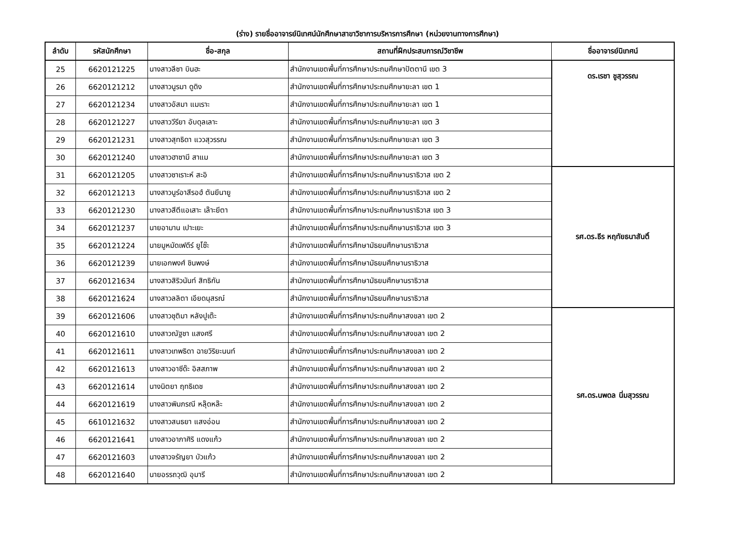(ร่าง) รายชื่ออาจารย์นิเทศน์นักศึกษาสาขาวิชาการบริหารการศึกษา (หน่วยงานทางการศึกษา)
| ลำดับ | รหัสนักศึกษา | ชื่อ-สกุล | สถานที่ฝึกประสบการณ์วิชาชีพ | ชื่ออาจารย์นิเทศน์ |
| --- | --- | --- | --- | --- |
| 25 | 6620121225 | นางสาวลีซา บินฮะ | สำนักงานเขตพื้นที่การศึกษาประถมศึกษาปัตตานี เขต 3 | ดร.เรชา ชูสุวรรณ |
| 26 | 6620121212 | นางสาวนูรมา ดูดิง | สำนักงานเขตพื้นที่การศึกษาประถมศึกษายะลา เขต 1 | |
| 27 | 6620121234 | นางสาวอัสมา แมเราะ | สำนักงานเขตพื้นที่การศึกษาประถมศึกษายะลา เขต 1 | |
| 28 | 6620121227 | นางสาววีรียา อับดุลเลาะ | สำนักงานเขตพื้นที่การศึกษาประถมศึกษายะลา เขต 3 | |
| 29 | 6620121231 | นางสาวสุทธิดา แววสุวรรณ | สำนักงานเขตพื้นที่การศึกษาประถมศึกษายะลา เขต 3 | |
| 30 | 6620121240 | นางสาวฮาซามี สาแม | สำนักงานเขตพื้นที่การศึกษาประถมศึกษายะลา เขต 3 | |
| 31 | 6620121205 | นางสาวซาเราะห์ สะอิ | สำนักงานเขตพื้นที่การศึกษาประถมศึกษานราธิวาส เขต 2 | รศ.ดร.ธีร หฤทัยธนาสันติ์ |
| 32 | 6620121213 | นางสาวนูร์อาสีรอฮ์ ตันยีนายู | สำนักงานเขตพื้นที่การศึกษาประถมศึกษานราธิวาส เขต 2 | |
| 33 | 6620121230 | นางสาวสีตีแอเสาะ เล๊าะยีตา | สำนักงานเขตพื้นที่การศึกษาประถมศึกษานราธิวาส เขต 3 | |
| 34 | 6620121237 | นายอามาน เปาะเยะ | สำนักงานเขตพื้นที่การศึกษาประถมศึกษานราธิวาส เขต 3 | |
| 35 | 6620121224 | นายมูหมัดเฟดีร์ ยูโซ๊ะ | สำนักงานเขตพื้นที่การศึกษามัธยมศึกษานราธิวาส | |
| 36 | 6620121239 | นายเอกพงศ์ ชินพงษ์ | สำนักงานเขตพื้นที่การศึกษามัธยมศึกษานราธิวาส | |
| 37 | 6620121634 | นางสาวสิริวนันท์ สิทธิกัน | สำนักงานเขตพื้นที่การศึกษามัธยมศึกษานราธิวาส | |
| 38 | 6620121624 | นางสาวลลิตา เอียดนุสรณ์ | สำนักงานเขตพื้นที่การศึกษามัธยมศึกษานราธิวาส | |
| 39 | 6620121606 | นางสาวชุติมา หลังปูเต๊ะ | สำนักงานเขตพื้นที่การศึกษาประถมศึกษาสงขลา เขต 2 | รศ.ดร.นพดล นิ่มสุวรรณ |
| 40 | 6620121610 | นางสาวณัฐชา แสงศรี | สำนักงานเขตพื้นที่การศึกษาประถมศึกษาสงขลา เขต 2 | |
| 41 | 6620121611 | นางสาวเทพธิดา ฉายวิริยะนนท์ | สำนักงานเขตพื้นที่การศึกษาประถมศึกษาสงขลา เขต 2 | |
| 42 | 6620121613 | นางสาวอาซีด๊ะ อิสสภาพ | สำนักงานเขตพื้นที่การศึกษาประถมศึกษาสงขลา เขต 2 | |
| 43 | 6620121614 | นางนิตยา ฤทธิเดช | สำนักงานเขตพื้นที่การศึกษาประถมศึกษาสงขลา เขต 2 | |
| 44 | 6620121619 | นางสาวพิมภรณี หลุ๊ดหล๊ะ | สำนักงานเขตพื้นที่การศึกษาประถมศึกษาสงขลา เขต 2 | |
| 45 | 6610121632 | นางสาวสนธยา แสงอ่อน | สำนักงานเขตพื้นที่การศึกษาประถมศึกษาสงขลา เขต 2 | |
| 46 | 6620121641 | นางสาวอาภาศิริ แดงแก้ว | สำนักงานเขตพื้นที่การศึกษาประถมศึกษาสงขลา เขต 2 | |
| 47 | 6620121603 | นางสาวจรัญยา บัวแก้ว | สำนักงานเขตพื้นที่การศึกษาประถมศึกษาสงขลา เขต 2 | |
| 48 | 6620121640 | นายอรรถวุฒิ อุมารี | สำนักงานเขตพื้นที่การศึกษาประถมศึกษาสงขลา เขต 2 | |